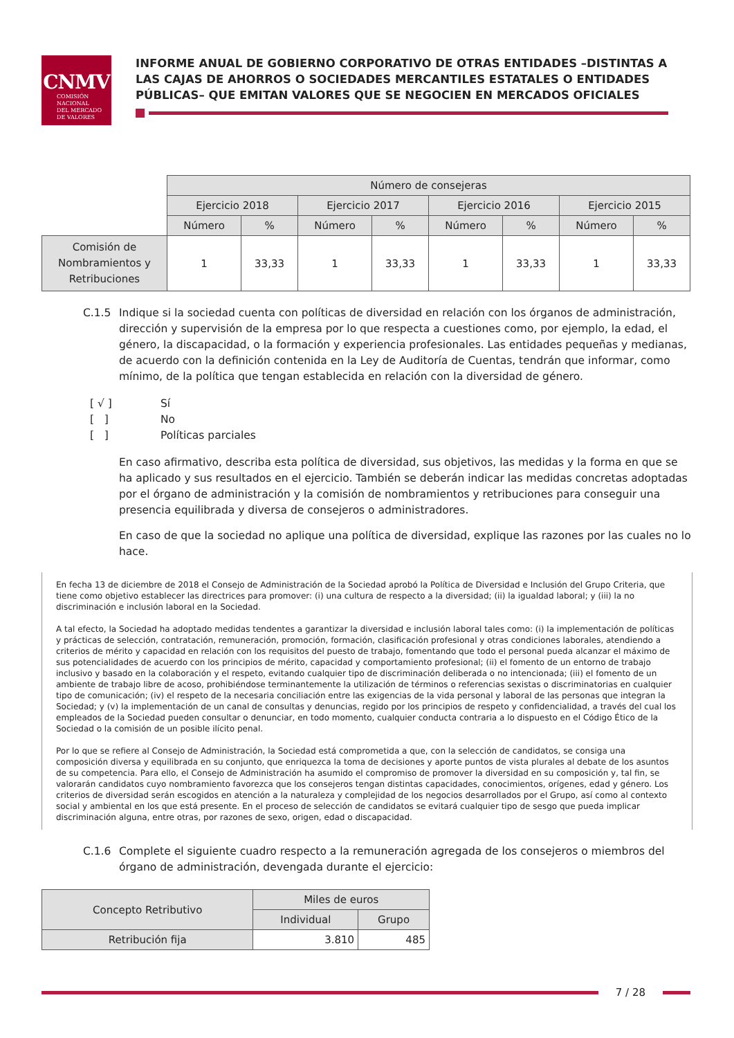CNMV
COMISIÓN
NACIONAL
DEL MERCADO
DE VALORES
INFORME ANUAL DE GOBIERNO CORPORATIVO DE OTRAS ENTIDADES –DISTINTAS A LAS CAJAS DE AHORROS O SOCIEDADES MERCANTILES ESTATALES O ENTIDADES PÚBLICAS– QUE EMITAN VALORES QUE SE NEGOCIEN EN MERCADOS OFICIALES
| | Número de consejeras | | | | | | | |
| | Ejercicio 2018 | | Ejercicio 2017 | | Ejercicio 2016 | | Ejercicio 2015 | |
| | Número | % | Número | % | Número | % | Número | % |
| Comisión de Nombramientos y Retribuciones | 1 | 33,33 | 1 | 33,33 | 1 | 33,33 | 1 | 33,33 |
C.1.5 Indique si la sociedad cuenta con políticas de diversidad en relación con los órganos de administración, dirección y supervisión de la empresa por lo que respecta a cuestiones como, por ejemplo, la edad, el género, la discapacidad, o la formación y experiencia profesionales. Las entidades pequeñas y medianas, de acuerdo con la definición contenida en la Ley de Auditoría de Cuentas, tendrán que informar, como mínimo, de la política que tengan establecida en relación con la diversidad de género.
[ √ ] Sí
[ ] No
[ ] Políticas parciales
En caso afirmativo, describa esta política de diversidad, sus objetivos, las medidas y la forma en que se ha aplicado y sus resultados en el ejercicio. También se deberán indicar las medidas concretas adoptadas por el órgano de administración y la comisión de nombramientos y retribuciones para conseguir una presencia equilibrada y diversa de consejeros o administradores.
En caso de que la sociedad no aplique una política de diversidad, explique las razones por las cuales no lo hace.
En fecha 13 de diciembre de 2018 el Consejo de Administración de la Sociedad aprobó la Política de Diversidad e Inclusión del Grupo Criteria, que tiene como objetivo establecer las directrices para promover: (i) una cultura de respecto a la diversidad; (ii) la igualdad laboral; y (iii) la no discriminación e inclusión laboral en la Sociedad.
A tal efecto, la Sociedad ha adoptado medidas tendentes a garantizar la diversidad e inclusión laboral tales como: (i) la implementación de políticas y prácticas de selección, contratación, remuneración, promoción, formación, clasificación profesional y otras condiciones laborales, atendiendo a criterios de mérito y capacidad en relación con los requisitos del puesto de trabajo, fomentando que todo el personal pueda alcanzar el máximo de sus potencialidades de acuerdo con los principios de mérito, capacidad y comportamiento profesional; (ii) el fomento de un entorno de trabajo inclusivo y basado en la colaboración y el respeto, evitando cualquier tipo de discriminación deliberada o no intencionada; (iii) el fomento de un ambiente de trabajo libre de acoso, prohibiéndose terminantemente la utilización de términos o referencias sexistas o discriminatorias en cualquier tipo de comunicación; (iv) el respeto de la necesaria conciliación entre las exigencias de la vida personal y laboral de las personas que integran la Sociedad; y (v) la implementación de un canal de consultas y denuncias, regido por los principios de respeto y confidencialidad, a través del cual los empleados de la Sociedad pueden consultar o denunciar, en todo momento, cualquier conducta contraria a lo dispuesto en el Código Ético de la Sociedad o la comisión de un posible ilícito penal.
Por lo que se refiere al Consejo de Administración, la Sociedad está comprometida a que, con la selección de candidatos, se consiga una composición diversa y equilibrada en su conjunto, que enriquezca la toma de decisiones y aporte puntos de vista plurales al debate de los asuntos de su competencia. Para ello, el Consejo de Administración ha asumido el compromiso de promover la diversidad en su composición y, tal fin, se valorarán candidatos cuyo nombramiento favorezca que los consejeros tengan distintas capacidades, conocimientos, orígenes, edad y género. Los criterios de diversidad serán escogidos en atención a la naturaleza y complejidad de los negocios desarrollados por el Grupo, así como al contexto social y ambiental en los que está presente. En el proceso de selección de candidatos se evitará cualquier tipo de sesgo que pueda implicar discriminación alguna, entre otras, por razones de sexo, origen, edad o discapacidad.
C.1.6 Complete el siguiente cuadro respecto a la remuneración agregada de los consejeros o miembros del órgano de administración, devengada durante el ejercicio:
| Concepto Retributivo | Miles de euros | |
| --- | --- | --- |
| | Individual | Grupo |
| Retribución fija | 3.810 | 485 |
7 / 28